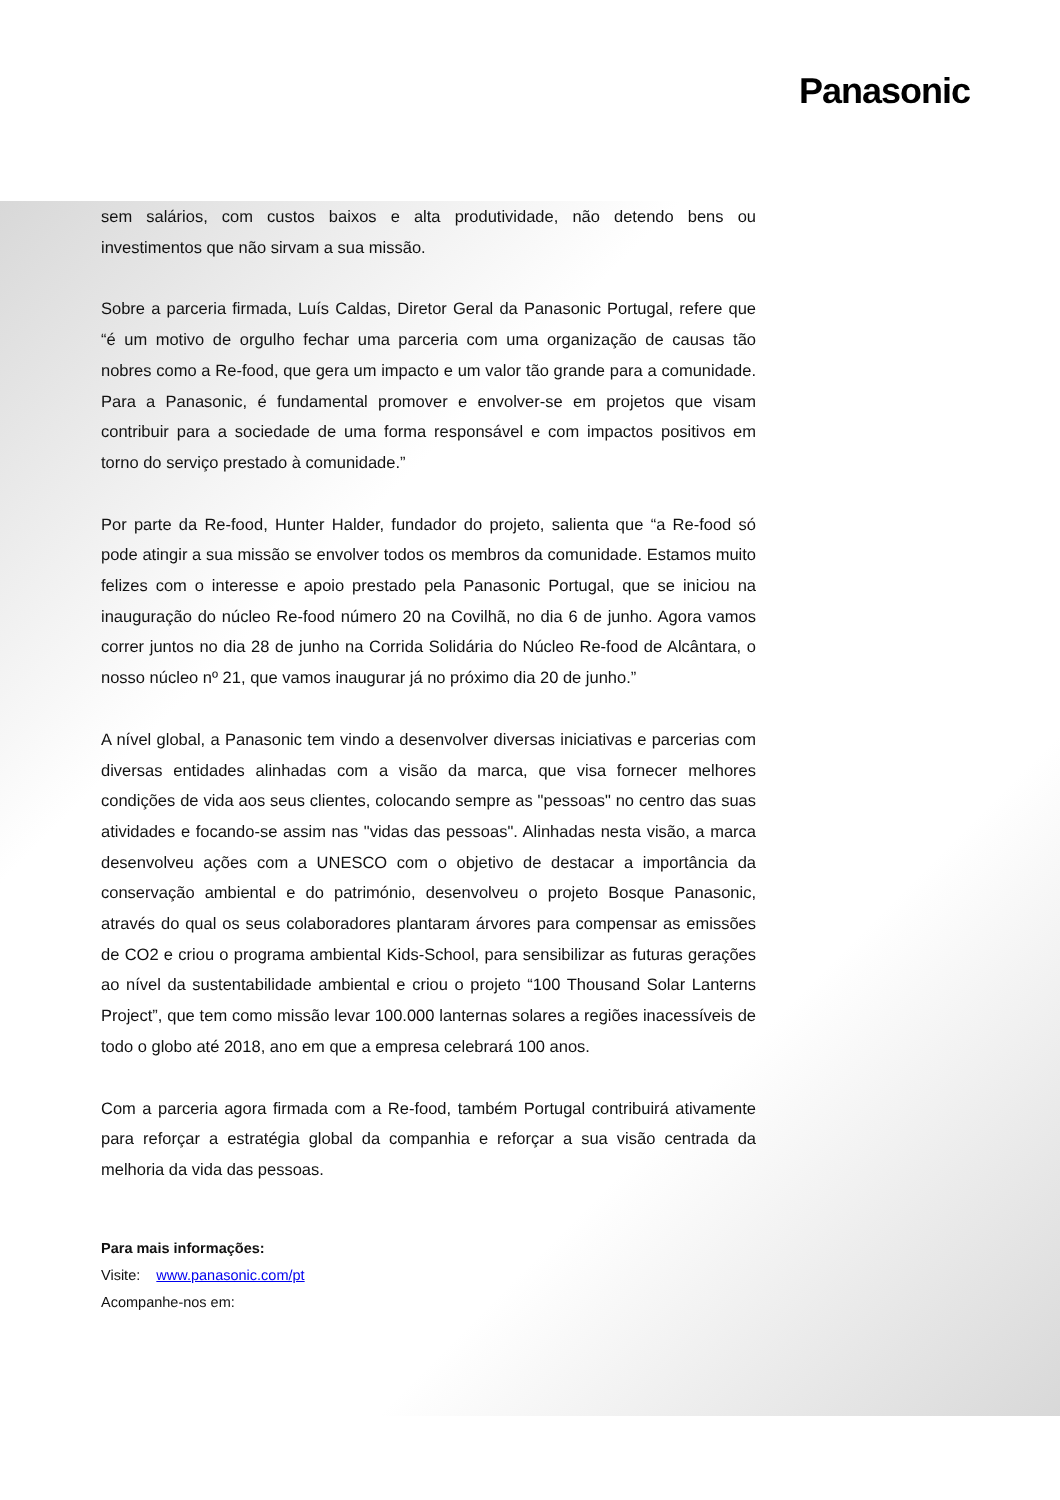Panasonic
sem salários, com custos baixos e alta produtividade, não detendo bens ou investimentos que não sirvam a sua missão.
Sobre a parceria firmada, Luís Caldas, Diretor Geral da Panasonic Portugal, refere que “é um motivo de orgulho fechar uma parceria com uma organização de causas tão nobres como a Re-food, que gera um impacto e um valor tão grande para a comunidade. Para a Panasonic, é fundamental promover e envolver-se em projetos que visam contribuir para a sociedade de uma forma responsável e com impactos positivos em torno do serviço prestado à comunidade.”
Por parte da Re-food, Hunter Halder, fundador do projeto, salienta que “a Re-food só pode atingir a sua missão se envolver todos os membros da comunidade. Estamos muito felizes com o interesse e apoio prestado pela Panasonic Portugal, que se iniciou na inauguração do núcleo Re-food número 20 na Covilhã, no dia 6 de junho. Agora vamos correr juntos no dia 28 de junho na Corrida Solidária do Núcleo Re-food de Alcântara, o nosso núcleo nº 21, que vamos inaugurar já no próximo dia 20 de junho.”
A nível global, a Panasonic tem vindo a desenvolver diversas iniciativas e parcerias com diversas entidades alinhadas com a visão da marca, que visa fornecer melhores condições de vida aos seus clientes, colocando sempre as "pessoas" no centro das suas atividades e focando-se assim nas "vidas das pessoas". Alinhadas nesta visão, a marca desenvolveu ações com a UNESCO com o objetivo de destacar a importância da conservação ambiental e do património, desenvolveu o projeto Bosque Panasonic, através do qual os seus colaboradores plantaram árvores para compensar as emissões de CO2 e criou o programa ambiental Kids-School, para sensibilizar as futuras gerações ao nível da sustentabilidade ambiental e criou o projeto “100 Thousand Solar Lanterns Project”, que tem como missão levar 100.000 lanternas solares a regiões inacessíveis de todo o globo até 2018, ano em que a empresa celebrará 100 anos.
Com a parceria agora firmada com a Re-food, também Portugal contribuirá ativamente para reforçar a estratégia global da companhia e reforçar a sua visão centrada da melhoria da vida das pessoas.
Para mais informações:
Visite: www.panasonic.com/pt
Acompanhe-nos em: